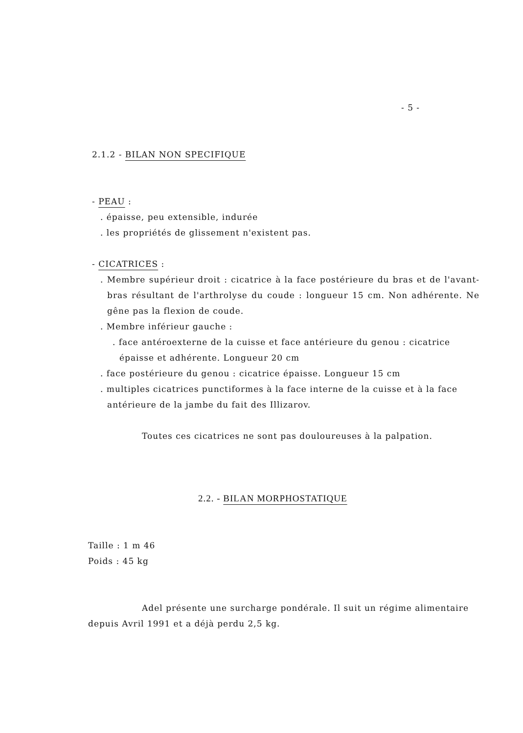- 5 -
2.1.2 - BILAN NON SPECIFIQUE
- PEAU :
. épaisse, peu extensible, indurée
. les propriétés de glissement n'existent pas.
- CICATRICES :
. Membre supérieur droit : cicatrice à la face postérieure du bras et de l'avant-bras résultant de l'arthrolyse du coude : longueur 15 cm. Non adhérente. Ne gêne pas la flexion de coude.
. Membre inférieur gauche :
. face antéroexterne de la cuisse et face antérieure du genou : cicatrice épaisse et adhérente. Longueur 20 cm
. face postérieure du genou : cicatrice épaisse. Longueur 15 cm
. multiples cicatrices punctiformes à la face interne de la cuisse et à la face antérieure de la jambe du fait des Illizarov.
Toutes ces cicatrices ne sont pas douloureuses à la palpation.
2.2. - BILAN MORPHOSTATIQUE
Taille : 1 m 46
Poids : 45 kg
Adel présente une surcharge pondérale. Il suit un régime alimentaire depuis Avril 1991 et a déjà perdu 2,5 kg.